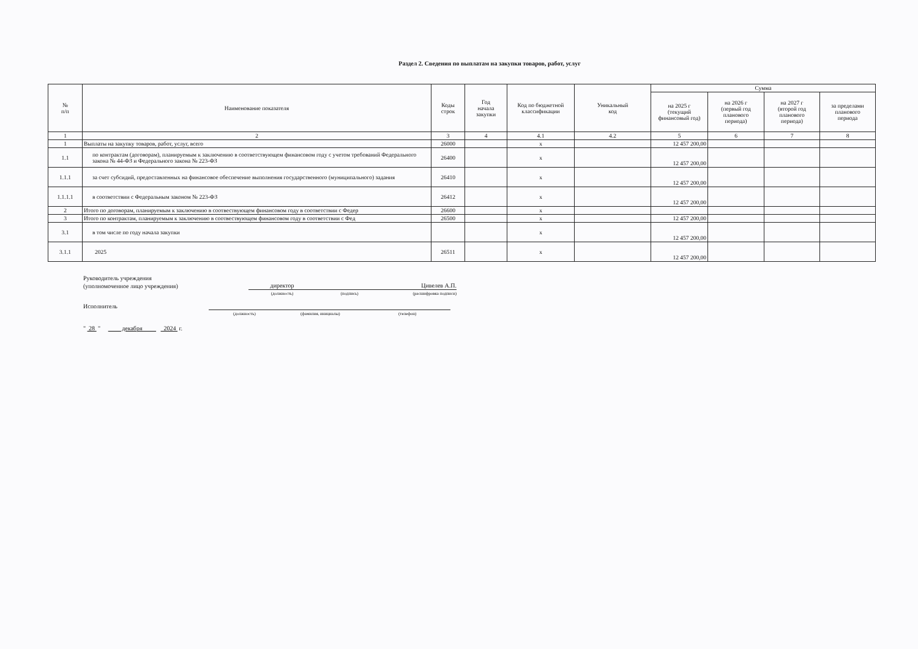Раздел 2. Сведения по выплатам на закупки товаров, работ, услуг
| № п/п | Наименование показателя | Коды строк | Год начала закупки | Код по бюджетной классификации | Уникальный код | Сумма | | | |
| --- | --- | --- | --- | --- | --- | --- | --- | --- | --- |
| | | | | | | на 2025 г (текущий финансовый год) | на 2026 г (первый год планового периода) | на 2027 г (второй год планового периода) | за пределами планового периода |
| 1 | 2 | 3 | 4 | 4.1 | 4.2 | 5 | 6 | 7 | 8 |
| 1 | Выплаты на закупку товаров, работ, услуг, всего | 26000 | | x | | 12 457 200,00 | | | |
| 1.1 | по контрактам (договорам), планируемым к заключению в соответствующем финансовом году с учетом требований Федерального закона № 44-ФЗ и Федерального закона № 223-ФЗ | 26400 | | x | | 12 457 200,00 | | | |
| 1.1.1 | за счет субсидий, предоставленных на финансовое обеспечение выполнения государственного (муниципального) задания | 26410 | | x | | 12 457 200,00 | | | |
| 1.1.1.1 | в соответствии с Федеральным законом № 223-ФЗ | 26412 | | x | | 12 457 200,00 | | | |
| 2 | Итого по договорам, планируемым к заключению в соотвествующем финансовом году в соответствии с Федер | 26600 | | x | | | | | |
| 3 | Итого по контрактам, планируемым к заключению в соотвествующем финансовом году в соответствии с Фед | 26500 | | x | | 12 457 200,00 | | | |
| 3.1 | в том числе по году начала закупки | | | x | | 12 457 200,00 | | | |
| 3.1.1 | 2025 | 26511 | | x | | 12 457 200,00 | | | |
Руководитель учреждения
(уполномоченное лицо учреждения)
директор
Цивелев А.П.
(должность)
(подпись)
(расшифровка подписи)
Исполнитель
(должность)
(фамилия, инициалы)
(телефон)
" 28 " декабря 2024 г.